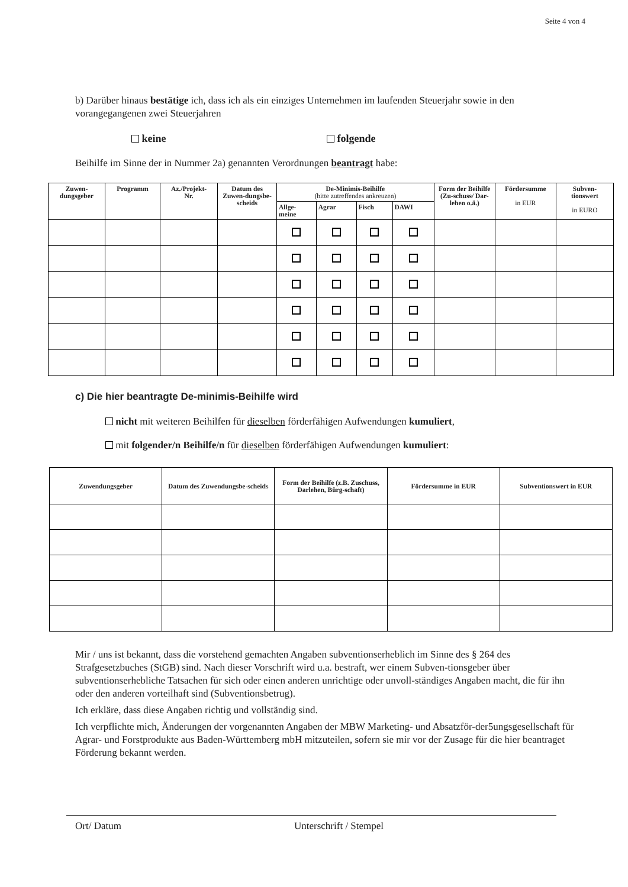Seite 4 von 4
b) Darüber hinaus bestätige ich, dass ich als ein einziges Unternehmen im laufenden Steuerjahr sowie in den vorangegangenen zwei Steuerjahren
keine folgende
Beihilfe im Sinne der in Nummer 2a) genannten Verordnungen beantragt habe:
| Zuwen- dungsgeber | Programm | Az./Projekt- Nr. | Datum des Zuwen-dungsbe-scheids | De-Minimis-Beihilfe (bitte zutreffendes ankreuzen) | | | | Form der Beihilfe (Zu-schuss/ Dar-lehen o.ä.) | Fördersumme in EUR | Subven- tionswert in EURO |
| --- | --- | --- | --- | --- | --- | --- | --- | --- | --- | --- |
| | | | | Allge- meine | Agrar | Fisch | DAWI | | | |
c) Die hier beantragte De-minimis-Beihilfe wird
nicht mit weiteren Beihilfen für dieselben förderfähigen Aufwendungen kumuliert,
mit folgender/n Beihilfe/n für dieselben förderfähigen Aufwendungen kumuliert:
| Zuwendungsgeber | Datum des Zuwendungsbe-scheids | Form der Beihilfe (z.B. Zuschuss, Darlehen, Bürg-schaft) | Fördersumme in EUR | Subventionswert in EUR |
| --- | --- | --- | --- | --- |
Mir / uns ist bekannt, dass die vorstehend gemachten Angaben subventionserheblich im Sinne des § 264 des Strafgesetzbuches (StGB) sind. Nach dieser Vorschrift wird u.a. bestraft, wer einem Subven-tionsgeber über subventionserhebliche Tatsachen für sich oder einen anderen unrichtige oder unvoll-ständiges Angaben macht, die für ihn oder den anderen vorteilhaft sind (Subventionsbetrug).
Ich erkläre, dass diese Angaben richtig und vollständig sind.
Ich verpflichte mich, Änderungen der vorgenannten Angaben der MBW Marketing- und Absatzför-der5ungsgesellschaft für Agrar- und Forstprodukte aus Baden-Württemberg mbH mitzuteilen, sofern sie mir vor der Zusage für die hier beantraget Förderung bekannt werden.
Ort/ Datum Unterschrift / Stempel